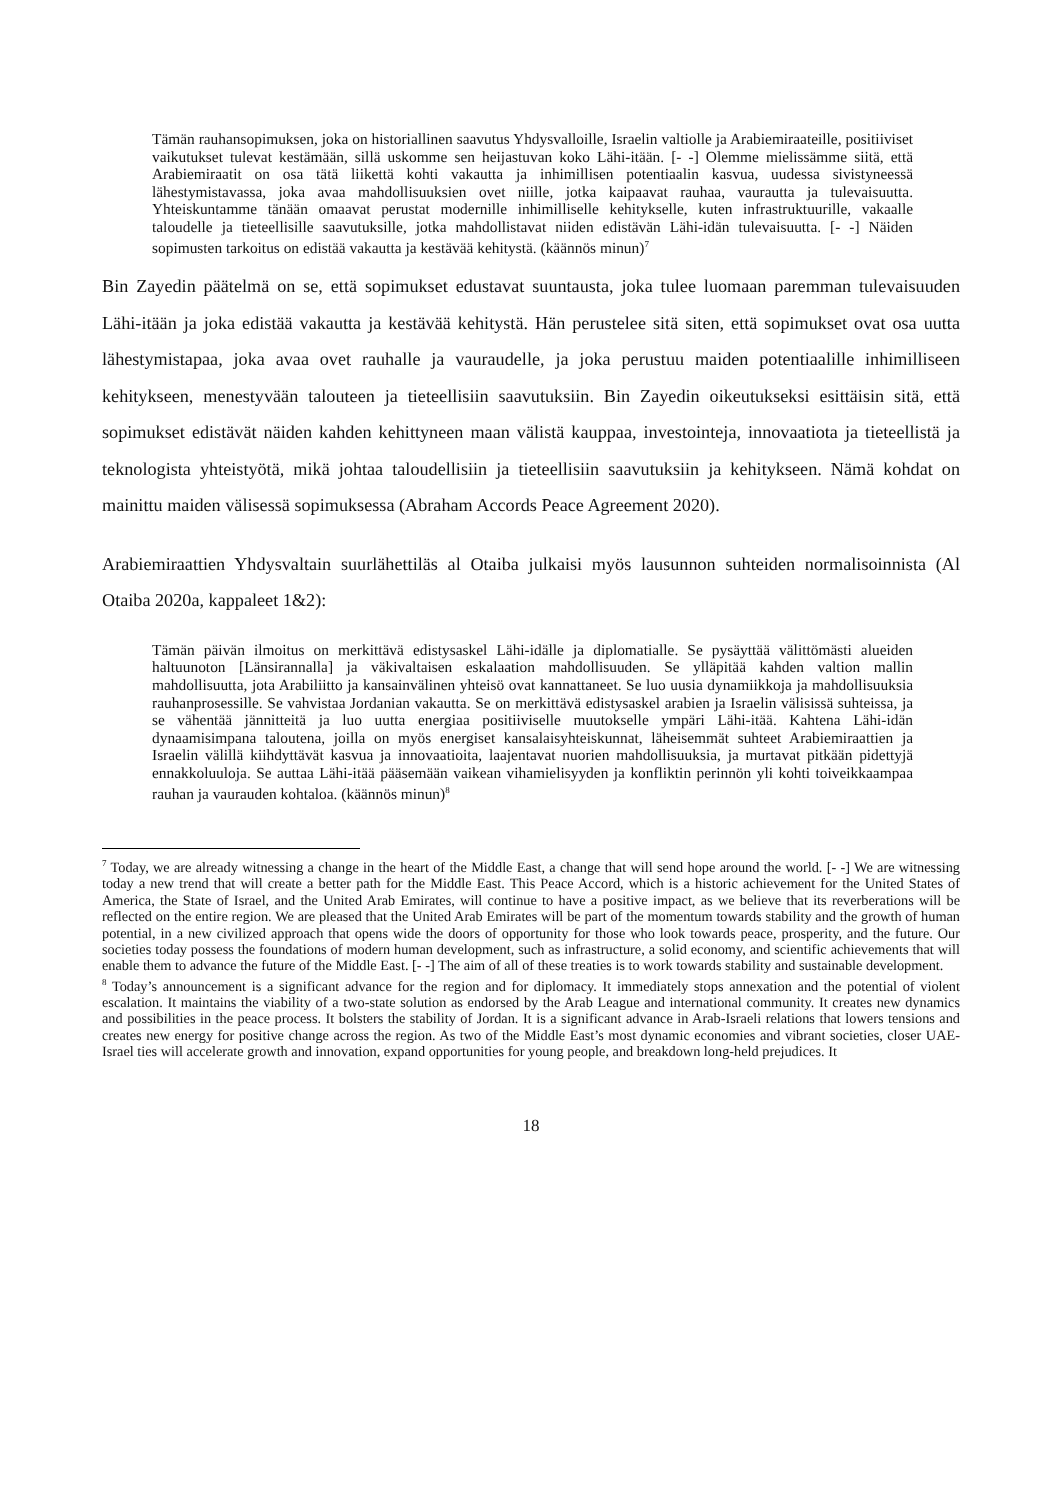Tämän rauhansopimuksen, joka on historiallinen saavutus Yhdysvalloille, Israelin valtiolle ja Arabiemiraateille, positiiviset vaikutukset tulevat kestämään, sillä uskomme sen heijastuvan koko Lähi-itään. [- -] Olemme mielissämme siitä, että Arabiemiraatit on osa tätä liikettä kohti vakautta ja inhimillisen potentiaalin kasvua, uudessa sivistyneessä lähestymistavassa, joka avaa mahdollisuuksien ovet niille, jotka kaipaavat rauhaa, vaurautta ja tulevaisuutta. Yhteiskuntamme tänään omaavat perustat modernille inhimilliselle kehitykselle, kuten infrastruktuurille, vakaalle taloudelle ja tieteellisille saavutuksille, jotka mahdollistavat niiden edistävän Lähi-idän tulevaisuutta. [- -] Näiden sopimusten tarkoitus on edistää vakautta ja kestävää kehitystä. (käännös minun)<sup>7</sup>
Bin Zayedin päätelmä on se, että sopimukset edustavat suuntausta, joka tulee luomaan paremman tulevaisuuden Lähi-itään ja joka edistää vakautta ja kestävää kehitystä. Hän perustelee sitä siten, että sopimukset ovat osa uutta lähestymistapaa, joka avaa ovet rauhalle ja vauraudelle, ja joka perustuu maiden potentiaalille inhimilliseen kehitykseen, menestyvään talouteen ja tieteellisiin saavutuksiin. Bin Zayedin oikeutukseksi esittäisin sitä, että sopimukset edistävät näiden kahden kehittyneen maan välistä kauppaa, investointeja, innovaatiota ja tieteellistä ja teknologista yhteistyötä, mikä johtaa taloudellisiin ja tieteellisiin saavutuksiin ja kehitykseen. Nämä kohdat on mainittu maiden välisessä sopimuksessa (Abraham Accords Peace Agreement 2020).
Arabiemiraattien Yhdysvaltain suurlähettiläs al Otaiba julkaisi myös lausunnon suhteiden normalisoinnista (Al Otaiba 2020a, kappaleet 1&2):
Tämän päivän ilmoitus on merkittävä edistysaskel Lähi-idälle ja diplomatialle. Se pysäyttää välittömästi alueiden haltuunoton [Länsirannalla] ja väkivaltaisen eskalaation mahdollisuuden. Se ylläpitää kahden valtion mallin mahdollisuutta, jota Arabiliitto ja kansainvälinen yhteisö ovat kannattaneet. Se luo uusia dynamiikkoja ja mahdollisuuksia rauhanprosessille. Se vahvistaa Jordanian vakautta. Se on merkittävä edistysaskel arabien ja Israelin välisissä suhteissa, ja se vähentää jännitteitä ja luo uutta energiaa positiiviselle muutokselle ympäri Lähi-itää. Kahtena Lähi-idän dynaamisimpana taloutena, joilla on myös energiset kansalaisyhteiskunnat, läheisemmät suhteet Arabiemiraattien ja Israelin välillä kiihdyttävät kasvua ja innovaatioita, laajentavat nuorien mahdollisuuksia, ja murtavat pitkään pidettyjä ennakkoluuloja. Se auttaa Lähi-itää pääsemään vaikean vihamielisyyden ja konfliktin perinnön yli kohti toiveikkaampaa rauhan ja vaurauden kohtaloa. (käännös minun)<sup>8</sup>
<sup>7</sup> Today, we are already witnessing a change in the heart of the Middle East, a change that will send hope around the world. [- -] We are witnessing today a new trend that will create a better path for the Middle East. This Peace Accord, which is a historic achievement for the United States of America, the State of Israel, and the United Arab Emirates, will continue to have a positive impact, as we believe that its reverberations will be reflected on the entire region. We are pleased that the United Arab Emirates will be part of the momentum towards stability and the growth of human potential, in a new civilized approach that opens wide the doors of opportunity for those who look towards peace, prosperity, and the future. Our societies today possess the foundations of modern human development, such as infrastructure, a solid economy, and scientific achievements that will enable them to advance the future of the Middle East. [- -] The aim of all of these treaties is to work towards stability and sustainable development.
<sup>8</sup> Today’s announcement is a significant advance for the region and for diplomacy. It immediately stops annexation and the potential of violent escalation. It maintains the viability of a two-state solution as endorsed by the Arab League and international community. It creates new dynamics and possibilities in the peace process. It bolsters the stability of Jordan. It is a significant advance in Arab-Israeli relations that lowers tensions and creates new energy for positive change across the region. As two of the Middle East’s most dynamic economies and vibrant societies, closer UAE-Israel ties will accelerate growth and innovation, expand opportunities for young people, and breakdown long-held prejudices. It
18